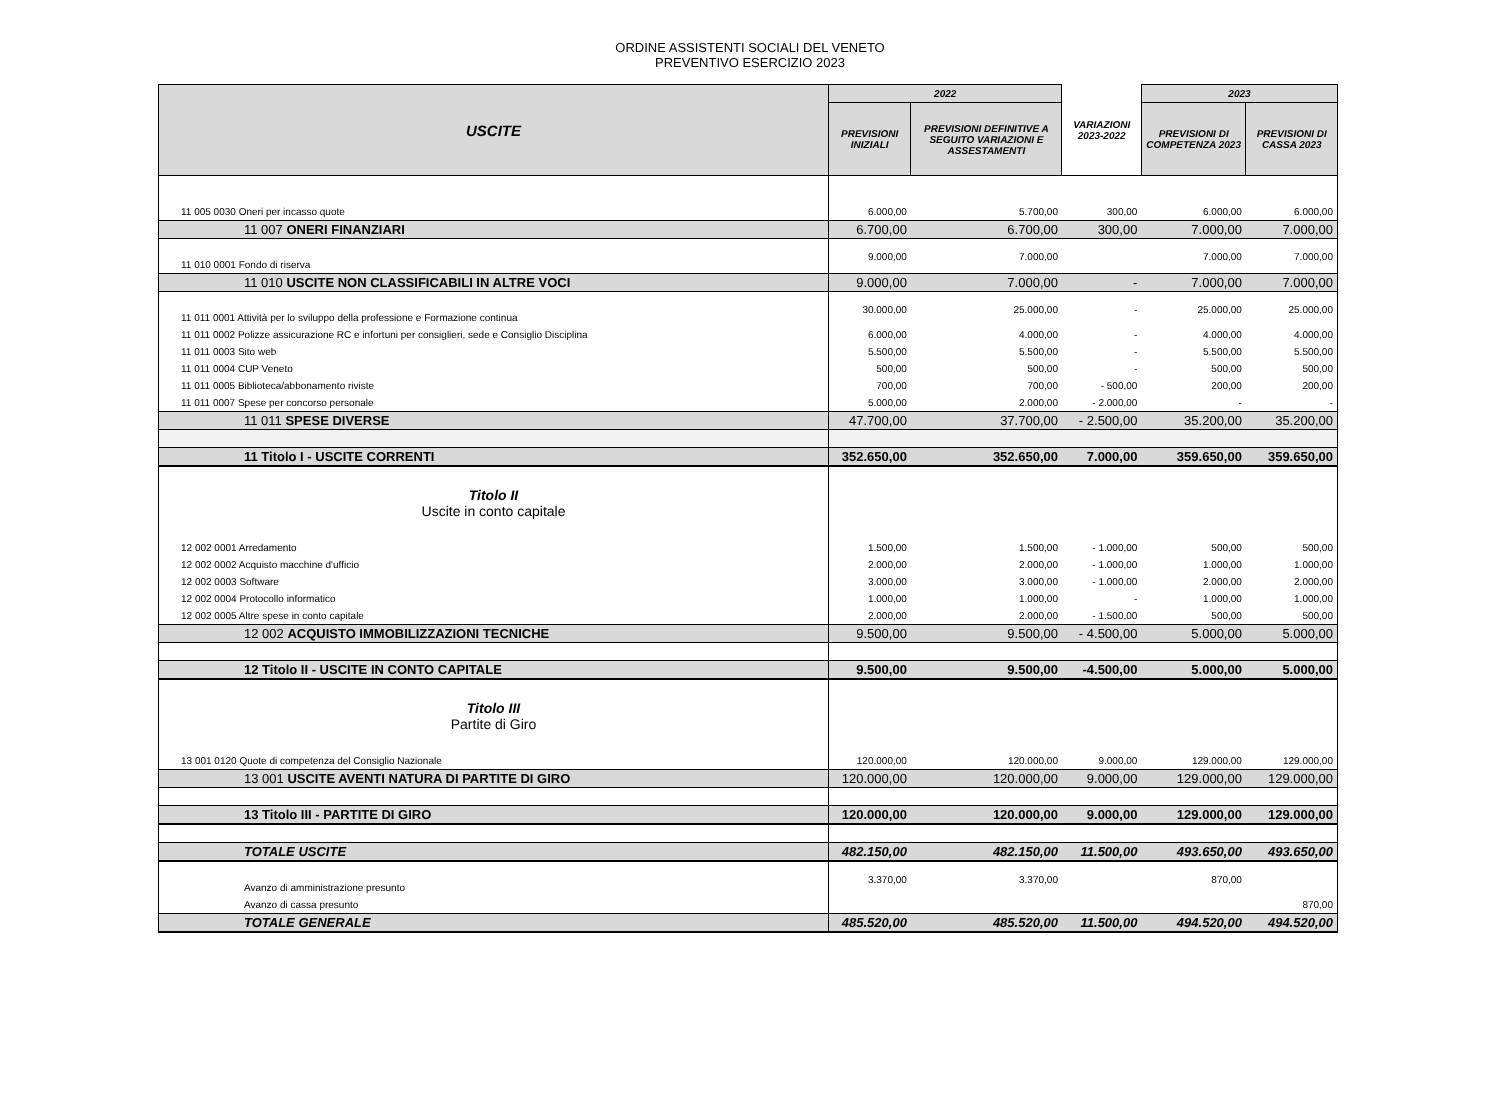ORDINE ASSISTENTI SOCIALI DEL VENETO
PREVENTIVO ESERCIZIO 2023
| USCITE | 2022 | | VARIAZIONI 2023-2022 | 2023 | |
| --- | --- | --- | --- | --- | --- |
| | PREVISIONI INIZIALI | PREVISIONI DEFINITIVE A SEGUITO VARIAZIONI E ASSESTAMENTI | | PREVISIONI DI COMPETENZA 2023 | PREVISIONI DI CASSA 2023 |
| 11 005 0030 Oneri per incasso quote | 6.000,00 | 5.700,00 | 300,00 | 6.000,00 | 6.000,00 |
| 11 007 ONERI FINANZIARI | 6.700,00 | 6.700,00 | 300,00 | 7.000,00 | 7.000,00 |
| 11 010 0001 Fondo di riserva | 9.000,00 | 7.000,00 | | 7.000,00 | 7.000,00 |
| 11 010 USCITE NON CLASSIFICABILI IN ALTRE VOCI | 9.000,00 | 7.000,00 | - | 7.000,00 | 7.000,00 |
| 11 011 0001 Attività per lo sviluppo della professione e Formazione continua | 30.000,00 | 25.000,00 | - | 25.000,00 | 25.000,00 |
| 11 011 0002 Polizze assicurazione RC e infortuni per consiglieri, sede e Consiglio Disciplina | 6.000,00 | 4.000,00 | - | 4.000,00 | 4.000,00 |
| 11 011 0003 Sito web | 5.500,00 | 5.500,00 | - | 5.500,00 | 5.500,00 |
| 11 011 0004 CUP Veneto | 500,00 | 500,00 | - | 500,00 | 500,00 |
| 11 011 0005 Biblioteca/abbonamento riviste | 700,00 | 700,00 | - 500,00 | 200,00 | 200,00 |
| 11 011 0007 Spese per concorso personale | 5.000,00 | 2.000,00 | - 2.000,00 | - | - |
| 11 011 SPESE DIVERSE | 47.700,00 | 37.700,00 | - 2.500,00 | 35.200,00 | 35.200,00 |
| 11 Titolo I - USCITE CORRENTI | 352.650,00 | 352.650,00 | 7.000,00 | 359.650,00 | 359.650,00 |
| Titolo II Uscite in conto capitale | | | | | |
| 12 002 0001 Arredamento | 1.500,00 | 1.500,00 | - 1.000,00 | 500,00 | 500,00 |
| 12 002 0002 Acquisto macchine d'ufficio | 2.000,00 | 2.000,00 | - 1.000,00 | 1.000,00 | 1.000,00 |
| 12 002 0003 Software | 3.000,00 | 3.000,00 | - 1.000,00 | 2.000,00 | 2.000,00 |
| 12 002 0004 Protocollo informatico | 1.000,00 | 1.000,00 | - | 1.000,00 | 1.000,00 |
| 12 002 0005 Altre spese in conto capitale | 2.000,00 | 2.000,00 | - 1.500,00 | 500,00 | 500,00 |
| 12 002 ACQUISTO IMMOBILIZZAZIONI TECNICHE | 9.500,00 | 9.500,00 | - 4.500,00 | 5.000,00 | 5.000,00 |
| 12 Titolo II - USCITE IN CONTO CAPITALE | 9.500,00 | 9.500,00 | -4.500,00 | 5.000,00 | 5.000,00 |
| Titolo III Partite di Giro | | | | | |
| 13 001 0120 Quote di competenza del Consiglio Nazionale | 120.000,00 | 120.000,00 | 9.000,00 | 129.000,00 | 129.000,00 |
| 13 001 USCITE AVENTI NATURA DI PARTITE DI GIRO | 120.000,00 | 120.000,00 | 9.000,00 | 129.000,00 | 129.000,00 |
| 13 Titolo III - PARTITE DI GIRO | 120.000,00 | 120.000,00 | 9.000,00 | 129.000,00 | 129.000,00 |
| TOTALE USCITE | 482.150,00 | 482.150,00 | 11.500,00 | 493.650,00 | 493.650,00 |
| Avanzo di amministrazione presunto | 3.370,00 | 3.370,00 | | 870,00 | |
| Avanzo di cassa presunto | | | | | 870,00 |
| TOTALE GENERALE | 485.520,00 | 485.520,00 | 11.500,00 | 494.520,00 | 494.520,00 |